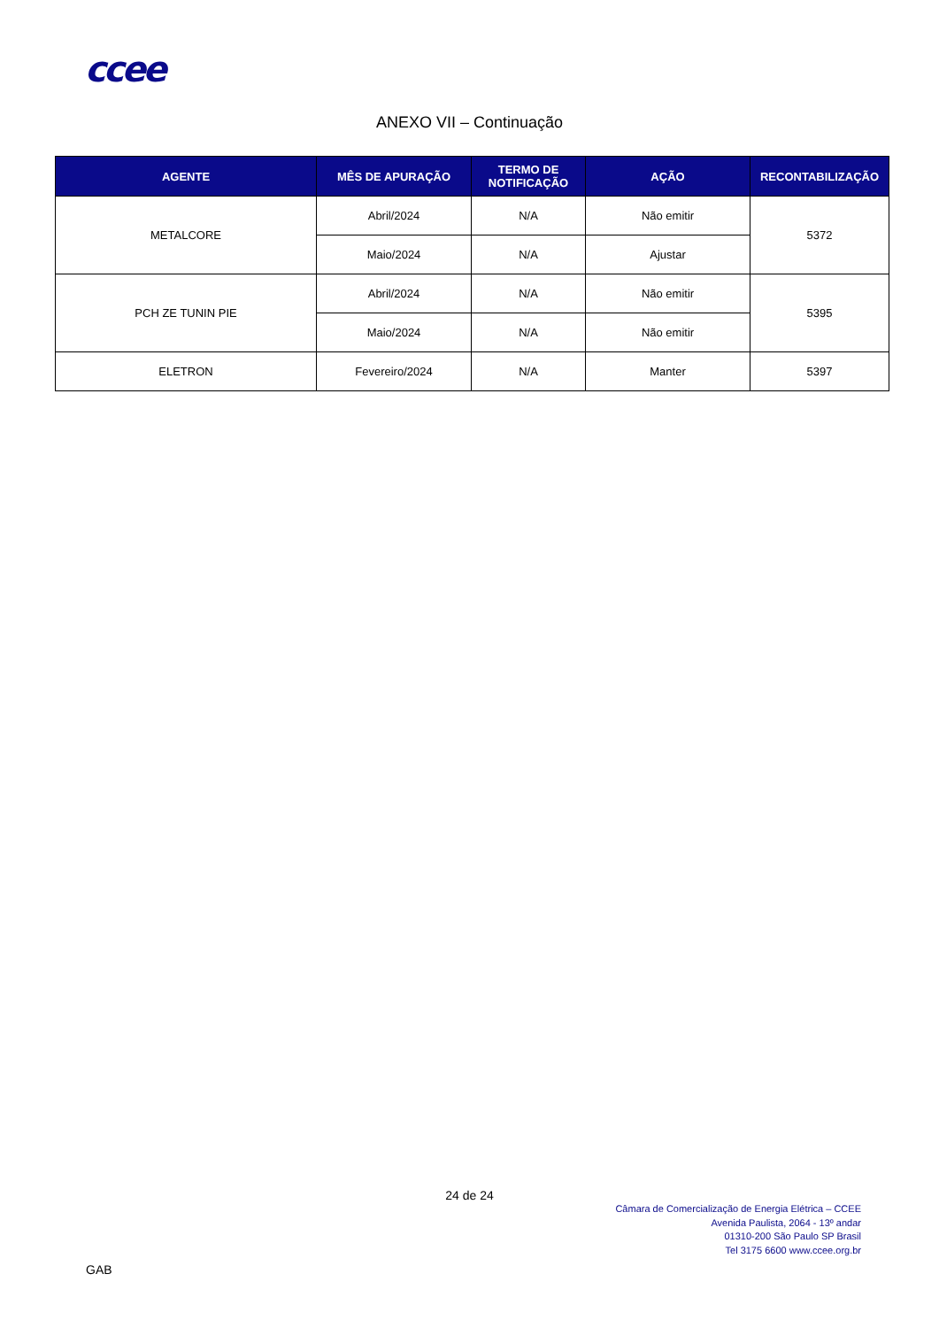ccee
ANEXO VII – Continuação
| AGENTE | MÊS DE APURAÇÃO | TERMO DE NOTIFICAÇÃO | AÇÃO | RECONTABILIZAÇÃO |
| --- | --- | --- | --- | --- |
| METALCORE | Abril/2024 | N/A | Não emitir | 5372 |
| | Maio/2024 | N/A | Ajustar | |
| PCH ZE TUNIN PIE | Abril/2024 | N/A | Não emitir | 5395 |
| | Maio/2024 | N/A | Não emitir | |
| ELETRON | Fevereiro/2024 | N/A | Manter | 5397 |
24 de 24
Câmara de Comercialização de Energia Elétrica – CCEE
Avenida Paulista, 2064 - 13º andar
01310-200 São Paulo SP Brasil
Tel 3175 6600 www.ccee.org.br
GAB